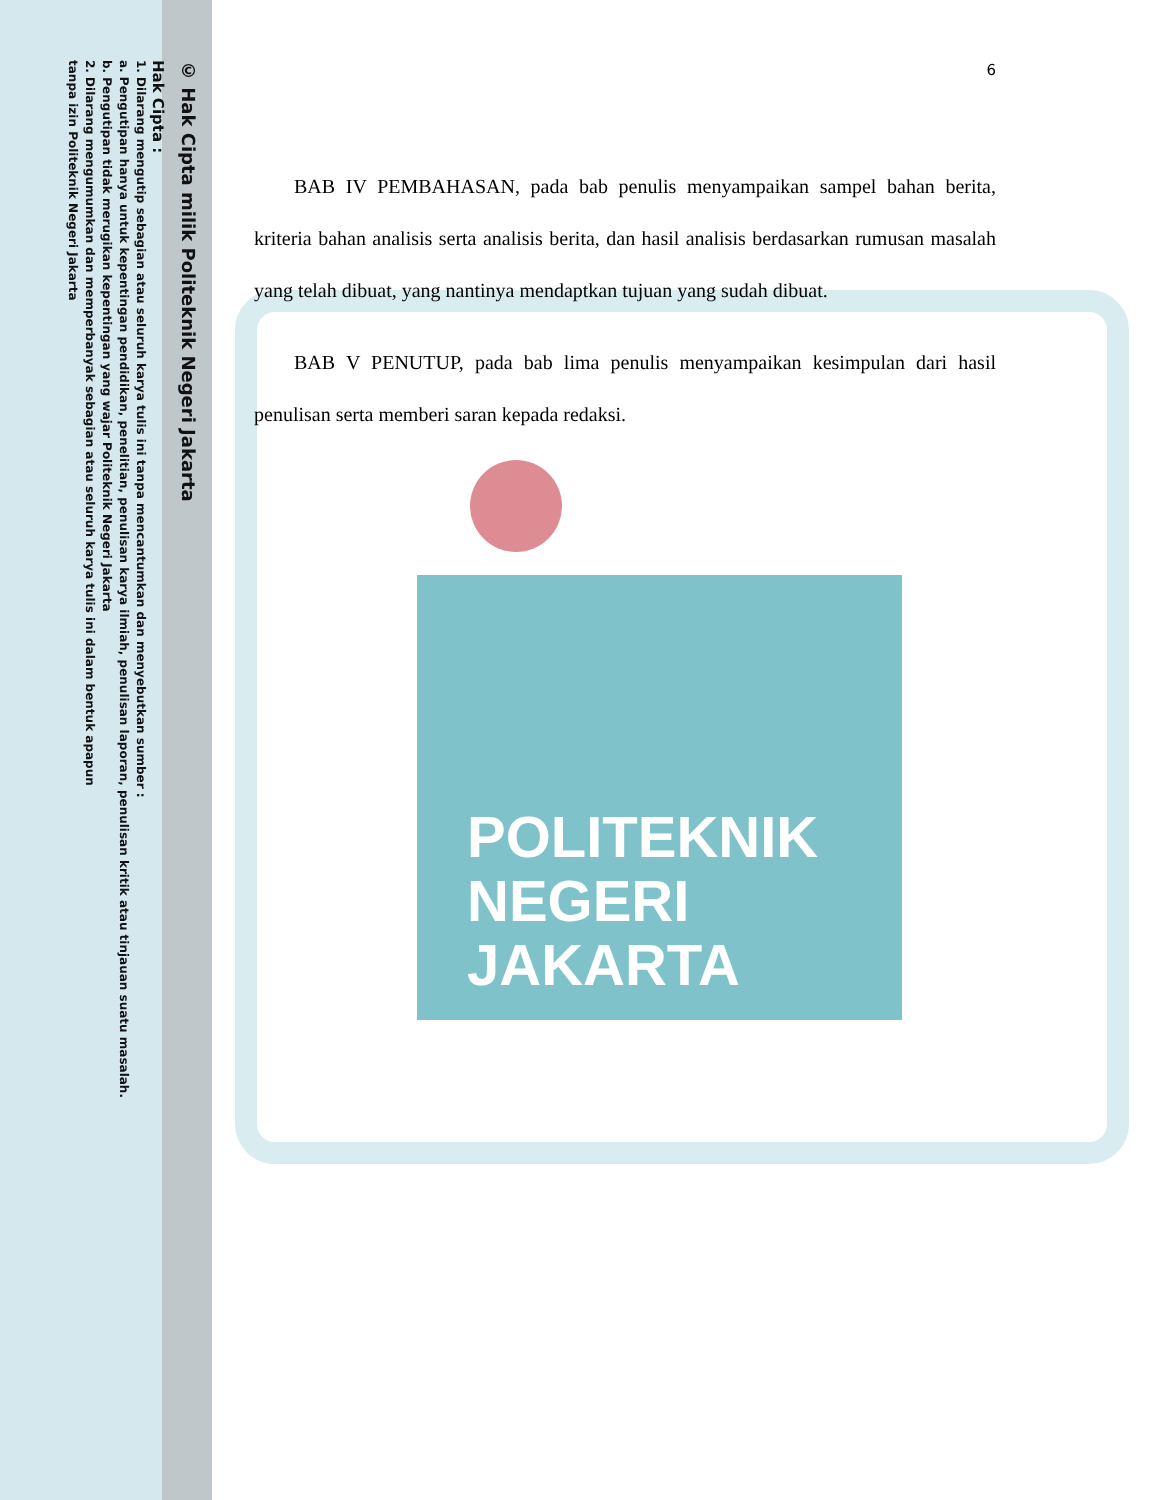POLITEKNIK
NEGERI
JAKARTA
© Hak Cipta milik Politeknik Negeri Jakarta
Hak Cipta :
1. Dilarang mengutip sebagian atau seluruh karya tulis ini tanpa mencantumkan dan menyebutkan sumber :
a. Pengutipan hanya untuk kepentingan pendidikan, penelitian, penulisan karya ilmiah, penulisan laporan, penulisan kritik atau tinjauan suatu masalah.
b. Pengutipan tidak merugikan kepentingan yang wajar Politeknik Negeri Jakarta
2. Dilarang mengumumkan dan memperbanyak sebagian atau seluruh karya tulis ini dalam bentuk apapun
tanpa izin Politeknik Negeri Jakarta
6
BAB IV PEMBAHASAN, pada bab penulis menyampaikan sampel bahan berita, kriteria bahan analisis serta analisis berita, dan hasil analisis berdasarkan rumusan masalah yang telah dibuat, yang nantinya mendaptkan tujuan yang sudah dibuat.
BAB V PENUTUP, pada bab lima penulis menyampaikan kesimpulan dari hasil penulisan serta memberi saran kepada redaksi.